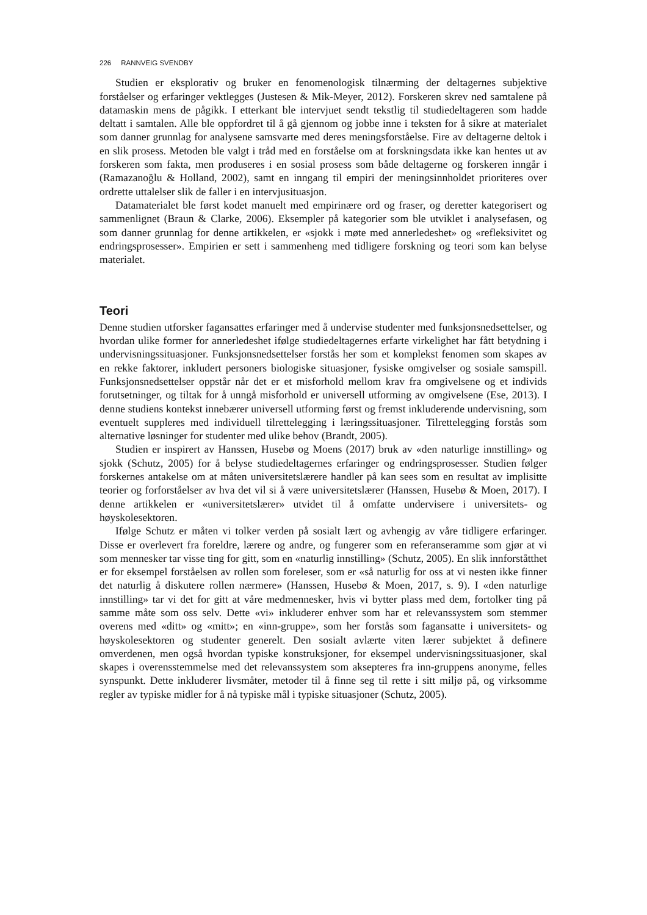226 RANNVEIG SVENDBY
Studien er eksplorativ og bruker en fenomenologisk tilnærming der deltagernes subjektive forståelser og erfaringer vektlegges (Justesen & Mik-Meyer, 2012). Forskeren skrev ned samtalene på datamaskin mens de pågikk. I etterkant ble intervjuet sendt tekstlig til studiedeltageren som hadde deltatt i samtalen. Alle ble oppfordret til å gå gjennom og jobbe inne i teksten for å sikre at materialet som danner grunnlag for analysene samsvarte med deres meningsforståelse. Fire av deltagerne deltok i en slik prosess. Metoden ble valgt i tråd med en forståelse om at forskningsdata ikke kan hentes ut av forskeren som fakta, men produseres i en sosial prosess som både deltagerne og forskeren inngår i (Ramazanoğlu & Holland, 2002), samt en inngang til empiri der meningsinnholdet prioriteres over ordrette uttalelser slik de faller i en intervjusituasjon.
Datamaterialet ble først kodet manuelt med empirinære ord og fraser, og deretter kategorisert og sammenlignet (Braun & Clarke, 2006). Eksempler på kategorier som ble utviklet i analysefasen, og som danner grunnlag for denne artikkelen, er «sjokk i møte med annerledeshet» og «refleksivitet og endringsprosesser». Empirien er sett i sammenheng med tidligere forskning og teori som kan belyse materialet.
Teori
Denne studien utforsker fagansattes erfaringer med å undervise studenter med funksjonsnedsettelser, og hvordan ulike former for annerledeshet ifølge studiedeltagernes erfarte virkelighet har fått betydning i undervisningssituasjoner. Funksjonsnedsettelser forstås her som et komplekst fenomen som skapes av en rekke faktorer, inkludert personers biologiske situasjoner, fysiske omgivelser og sosiale samspill. Funksjonsnedsettelser oppstår når det er et misforhold mellom krav fra omgivelsene og et individs forutsetninger, og tiltak for å unngå misforhold er universell utforming av omgivelsene (Ese, 2013). I denne studiens kontekst innebærer universell utforming først og fremst inkluderende undervisning, som eventuelt suppleres med individuell tilrettelegging i læringssituasjoner. Tilrettelegging forstås som alternative løsninger for studenter med ulike behov (Brandt, 2005).
Studien er inspirert av Hanssen, Husebø og Moens (2017) bruk av «den naturlige innstilling» og sjokk (Schutz, 2005) for å belyse studiedeltagernes erfaringer og endringsprosesser. Studien følger forskernes antakelse om at måten universitetslærere handler på kan sees som en resultat av implisitte teorier og forforståelser av hva det vil si å være universitetslærer (Hanssen, Husebø & Moen, 2017). I denne artikkelen er «universitetslærer» utvidet til å omfatte undervisere i universitets- og høyskolesektoren.
Ifølge Schutz er måten vi tolker verden på sosialt lært og avhengig av våre tidligere erfaringer. Disse er overlevert fra foreldre, lærere og andre, og fungerer som en referanseramme som gjør at vi som mennesker tar visse ting for gitt, som en «naturlig innstilling» (Schutz, 2005). En slik innforståtthet er for eksempel forståelsen av rollen som foreleser, som er «så naturlig for oss at vi nesten ikke finner det naturlig å diskutere rollen nærmere» (Hanssen, Husebø & Moen, 2017, s. 9). I «den naturlige innstilling» tar vi det for gitt at våre medmennesker, hvis vi bytter plass med dem, fortolker ting på samme måte som oss selv. Dette «vi» inkluderer enhver som har et relevanssystem som stemmer overens med «ditt» og «mitt»; en «inn-gruppe», som her forstås som fagansatte i universitets- og høyskolesektoren og studenter generelt. Den sosialt avlærte viten lærer subjektet å definere omverdenen, men også hvordan typiske konstruksjoner, for eksempel undervisningssituasjoner, skal skapes i overensstemmelse med det relevanssystem som aksepteres fra inn-gruppens anonyme, felles synspunkt. Dette inkluderer livsmåter, metoder til å finne seg til rette i sitt miljø på, og virksomme regler av typiske midler for å nå typiske mål i typiske situasjoner (Schutz, 2005).